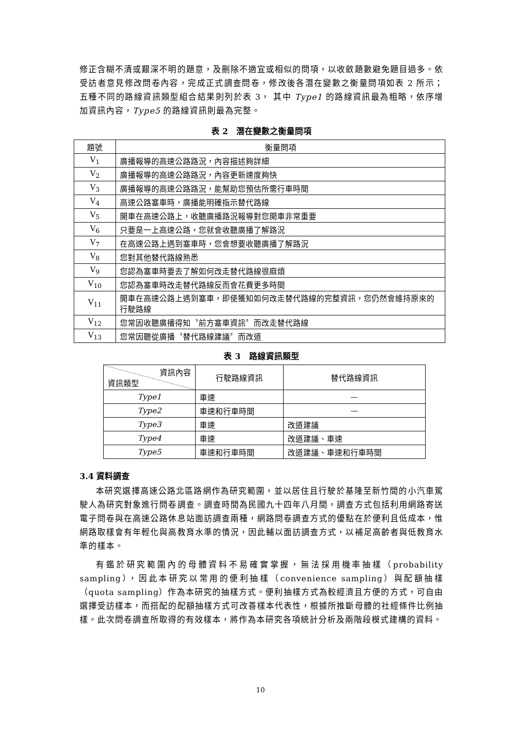修正含糊不清或艱深不明的題意，及刪除不適宜或相似的問項，以收斂題數避免題目過多。依受訪者意見修改問卷內容，完成正式調查問卷，修改後各潛在變數之衡量問項如表 2 所示；五種不同的路線資訊類型組合結果則列於表 3， 其中 Type1 的路線資訊最為粗略，依序增加資訊內容，Type5 的路線資訊則最為完整。
表 2　潛在變數之衡量問項
| 題號 | 衡量問項 |
| --- | --- |
| V<sub>1</sub> | 廣播報導的高速公路路況，內容描述夠詳細 |
| V<sub>2</sub> | 廣播報導的高速公路路況，內容更新速度夠快 |
| V<sub>3</sub> | 廣播報導的高速公路路況，能幫助您預估所需行車時間 |
| V<sub>4</sub> | 高速公路塞車時，廣播能明確指示替代路線 |
| V<sub>5</sub> | 開車在高速公路上，收聽廣播路況報導對您開車非常重要 |
| V<sub>6</sub> | 只要是一上高速公路，您就會收聽廣播了解路況 |
| V<sub>7</sub> | 在高速公路上遇到塞車時，您會想要收聽廣播了解路況 |
| V<sub>8</sub> | 您對其他替代路線熟悉 |
| V<sub>9</sub> | 您認為塞車時要去了解如何改走替代路線很麻煩 |
| V<sub>10</sub> | 您認為塞車時改走替代路線反而會花費更多時間 |
| V<sub>11</sub> | 開車在高速公路上遇到塞車，即使獲知如何改走替代路線的完整資訊，您仍然會維持原來的行駛路線 |
| V<sub>12</sub> | 您常因收聽廣播得知〝前方塞車資訊〞而改走替代路線 |
| V<sub>13</sub> | 您常因聽從廣播〝替代路線建議〞而改道 |
表 3　路線資訊類型
| 資訊內容 資訊類型 | 行駛路線資訊 | 替代路線資訊 |
| Type1 | 車速 | — |
| Type2 | 車速和行車時間 | — |
| Type3 | 車速 | 改道建議 |
| Type4 | 車速 | 改道建議、車速 |
| Type5 | 車速和行車時間 | 改道建議、車速和行車時間 |
3.4 資料調查
本研究選擇高速公路北區路網作為研究範圍，並以居住且行駛於基隆至新竹間的小汽車駕駛人為研究對象進行問卷調查。調查時間為民國九十四年八月間，調查方式包括利用網路寄送電子問卷與在高速公路休息站面訪調查兩種，網路問卷調查方式的優點在於便利且低成本，惟網路取樣會有年輕化與高教育水準的情況，因此輔以面訪調查方式，以補足高齡者與低教育水準的樣本。
有鑑於研究範圍內的母體資料不易確實掌握，無法採用機率抽樣（probability sampling），因此本研究以常用的便利抽樣（convenience sampling）與配額抽樣（quota sampling）作為本研究的抽樣方式。便利抽樣方式為較經濟且方便的方式，可自由選擇受訪樣本，而搭配的配額抽樣方式可改善樣本代表性，根據所推斷母體的社經條件比例抽樣。此次問卷調查所取得的有效樣本，將作為本研究各項統計分析及兩階段模式建構的資料。
10